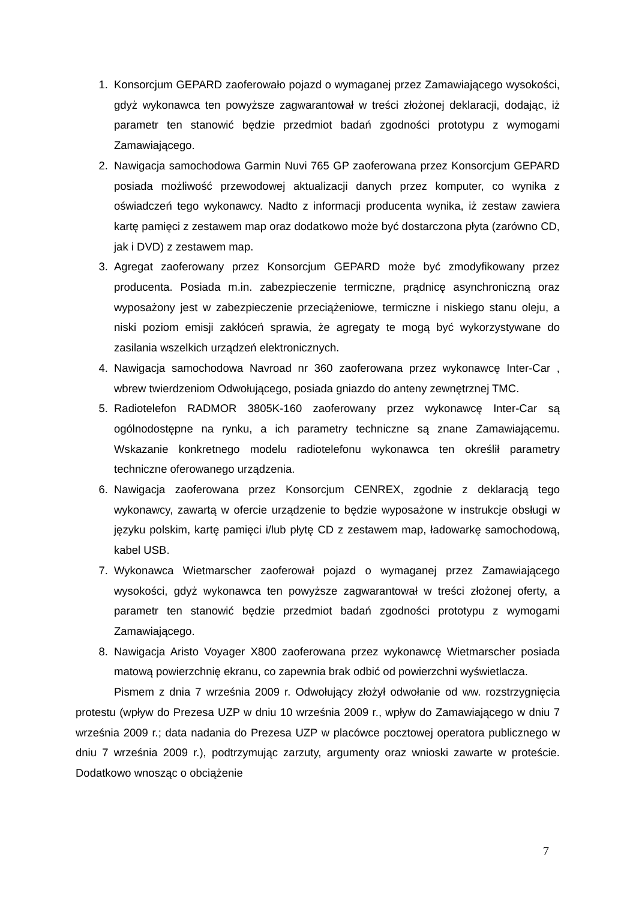1. Konsorcjum GEPARD zaoferowało pojazd o wymaganej przez Zamawiającego wysokości, gdyż wykonawca ten powyższe zagwarantował w treści złożonej deklaracji, dodając, iż parametr ten stanowić będzie przedmiot badań zgodności prototypu z wymogami Zamawiającego.
2. Nawigacja samochodowa Garmin Nuvi 765 GP zaoferowana przez Konsorcjum GEPARD posiada możliwość przewodowej aktualizacji danych przez komputer, co wynika z oświadczeń tego wykonawcy. Nadto z informacji producenta wynika, iż zestaw zawiera kartę pamięci z zestawem map oraz dodatkowo może być dostarczona płyta (zarówno CD, jak i DVD) z zestawem map.
3. Agregat zaoferowany przez Konsorcjum GEPARD może być zmodyfikowany przez producenta. Posiada m.in. zabezpieczenie termiczne, prądnicę asynchroniczną oraz wyposażony jest w zabezpieczenie przeciążeniowe, termiczne i niskiego stanu oleju, a niski poziom emisji zakłóceń sprawia, że agregaty te mogą być wykorzystywane do zasilania wszelkich urządzeń elektronicznych.
4. Nawigacja samochodowa Navroad nr 360 zaoferowana przez wykonawcę Inter-Car , wbrew twierdzeniom Odwołującego, posiada gniazdo do anteny zewnętrznej TMC.
5. Radiotelefon RADMOR 3805K-160 zaoferowany przez wykonawcę Inter-Car są ogólnodostępne na rynku, a ich parametry techniczne są znane Zamawiającemu. Wskazanie konkretnego modelu radiotelefonu wykonawca ten określił parametry techniczne oferowanego urządzenia.
6. Nawigacja zaoferowana przez Konsorcjum CENREX, zgodnie z deklaracją tego wykonawcy, zawartą w ofercie urządzenie to będzie wyposażone w instrukcje obsługi w języku polskim, kartę pamięci i/lub płytę CD z zestawem map, ładowarkę samochodową, kabel USB.
7. Wykonawca Wietmarscher zaoferował pojazd o wymaganej przez Zamawiającego wysokości, gdyż wykonawca ten powyższe zagwarantował w treści złożonej oferty, a parametr ten stanowić będzie przedmiot badań zgodności prototypu z wymogami Zamawiającego.
8. Nawigacja Aristo Voyager X800 zaoferowana przez wykonawcę Wietmarscher posiada matową powierzchnię ekranu, co zapewnia brak odbić od powierzchni wyświetlacza.
Pismem z dnia 7 września 2009 r. Odwołujący złożył odwołanie od ww. rozstrzygnięcia protestu (wpływ do Prezesa UZP w dniu 10 września 2009 r., wpływ do Zamawiającego w dniu 7 września 2009 r.; data nadania do Prezesa UZP w placówce pocztowej operatora publicznego w dniu 7 września 2009 r.), podtrzymując zarzuty, argumenty oraz wnioski zawarte w proteście. Dodatkowo wnosząc o obciążenie
7